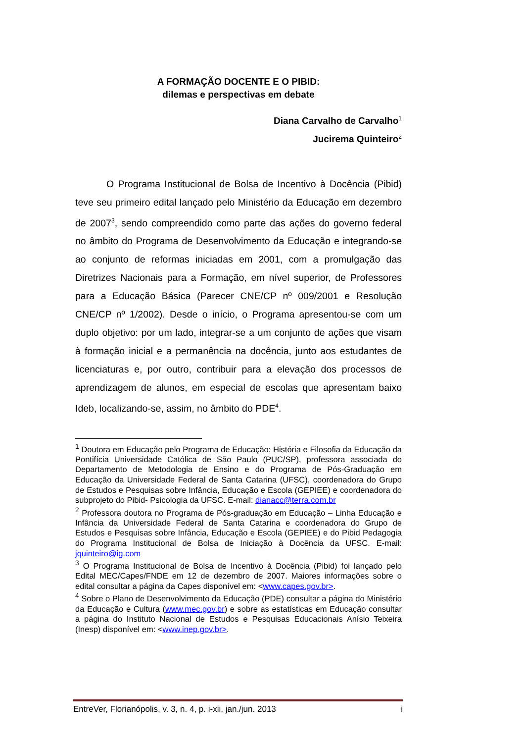A FORMAÇÃO DOCENTE E O PIBID:
dilemas e perspectivas em debate
Diana Carvalho de Carvalho<sup>1</sup>
Jucirema Quinteiro<sup>2</sup>
O Programa Institucional de Bolsa de Incentivo à Docência (Pibid) teve seu primeiro edital lançado pelo Ministério da Educação em dezembro de 2007<sup>3</sup>, sendo compreendido como parte das ações do governo federal no âmbito do Programa de Desenvolvimento da Educação e integrando-se ao conjunto de reformas iniciadas em 2001, com a promulgação das Diretrizes Nacionais para a Formação, em nível superior, de Professores para a Educação Básica (Parecer CNE/CP nº 009/2001 e Resolução CNE/CP nº 1/2002). Desde o início, o Programa apresentou-se com um duplo objetivo: por um lado, integrar-se a um conjunto de ações que visam à formação inicial e a permanência na docência, junto aos estudantes de licenciaturas e, por outro, contribuir para a elevação dos processos de aprendizagem de alunos, em especial de escolas que apresentam baixo Ideb, localizando-se, assim, no âmbito do PDE<sup>4</sup>.
<sup>1</sup> Doutora em Educação pelo Programa de Educação: História e Filosofia da Educação da Pontifícia Universidade Católica de São Paulo (PUC/SP), professora associada do Departamento de Metodologia de Ensino e do Programa de Pós-Graduação em Educação da Universidade Federal de Santa Catarina (UFSC), coordenadora do Grupo de Estudos e Pesquisas sobre Infância, Educação e Escola (GEPIEE) e coordenadora do subprojeto do Pibid- Psicologia da UFSC. E-mail: dianacc@terra.com.br
<sup>2</sup> Professora doutora no Programa de Pós-graduação em Educação – Linha Educação e Infância da Universidade Federal de Santa Catarina e coordenadora do Grupo de Estudos e Pesquisas sobre Infância, Educação e Escola (GEPIEE) e do Pibid Pedagogia do Programa Institucional de Bolsa de Iniciação à Docência da UFSC. E-mail: jquinteiro@ig.com
<sup>3</sup> O Programa Institucional de Bolsa de Incentivo à Docência (Pibid) foi lançado pelo Edital MEC/Capes/FNDE em 12 de dezembro de 2007. Maiores informações sobre o edital consultar a página da Capes disponível em: <www.capes.gov.br>.
<sup>4</sup> Sobre o Plano de Desenvolvimento da Educação (PDE) consultar a página do Ministério da Educação e Cultura (www.mec.gov.br) e sobre as estatísticas em Educação consultar a página do Instituto Nacional de Estudos e Pesquisas Educacionais Anísio Teixeira (Inesp) disponível em: <www.inep.gov.br>.
EntreVer, Florianópolis, v. 3, n. 4, p. i-xii, jan./jun. 2013 i